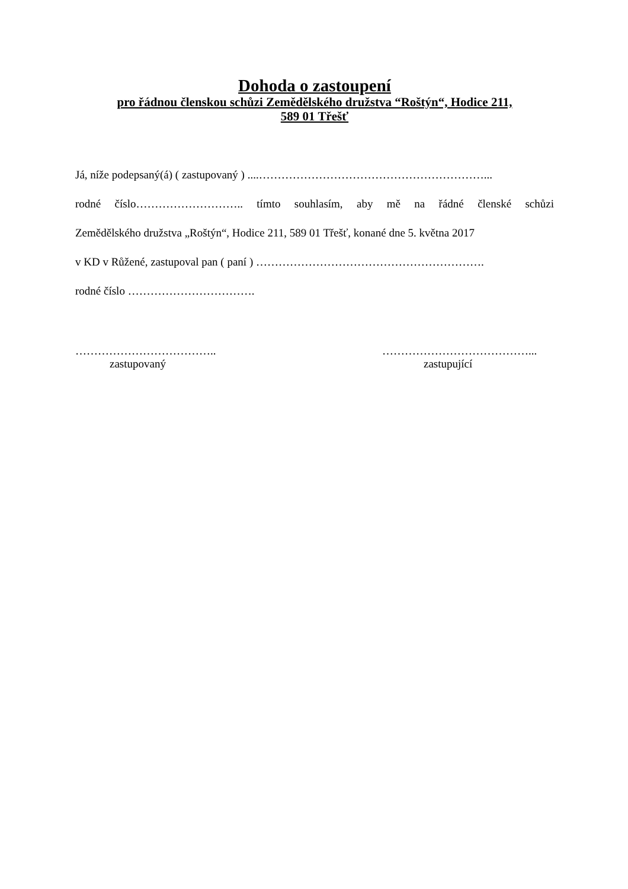Dohoda o zastoupení
pro řádnou členskou schůzi Zemědělského družstva “Roštýn“, Hodice 211,
589 01 Třešť
Já, níže podepsaný(á) ( zastupovaný ) ....……………………………………………………...
rodné číslo……………………….. tímto souhlasím, aby mě na řádné členské schůzi
Zemědělského družstva „Roštýn“, Hodice 211, 589 01 Třešť, konané dne 5. května 2017
v KD v Růžené, zastupoval pan ( paní ) …………………………………………………….
rodné číslo …………………………….
………………………………..
zastupovaný
…………………………………...
zastupující